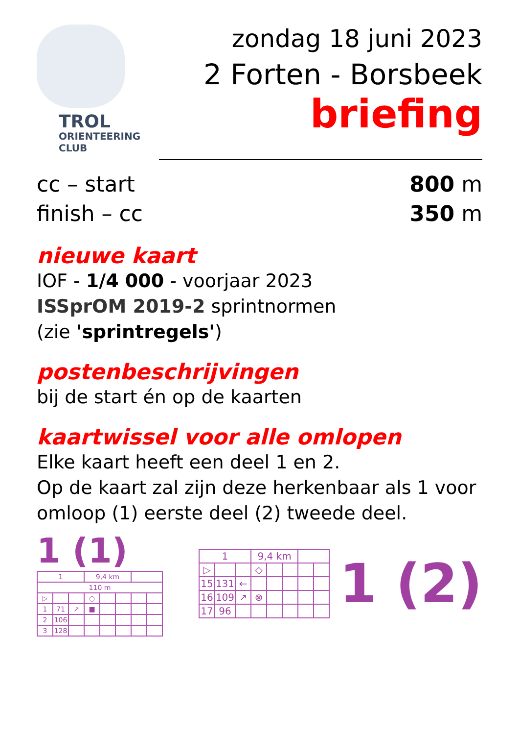TROL
ORIENTEERING
CLUB
zondag 18 juni 2023
2 Forten - Borsbeek
briefing
cc – start 800 m
finish – cc 350 m
nieuwe kaart
IOF - 1/4 000 - voorjaar 2023
ISSprOM 2019-2 sprintnormen
(zie 'sprintregels')
postenbeschrijvingen
bij de start én op de kaarten
kaartwissel voor alle omlopen
Elke kaart heeft een deel 1 en 2.
Op de kaart zal zijn deze herkenbaar als 1 voor omloop (1) eerste deel (2) tweede deel.
1 (1)
| 1 | | | 9,4 km | | | | |
| 110 m | | | | | | | |
| ▷ | | | ○ | | | | |
| 1 | 71 | ↗ | ■ | | | | |
| 2 | 106 | | | | | | |
| 3 | 128 | | | | | | |
| 1 | | | 9,4 km | | | | |
| ▷ | | | ◇ | | | | |
| 15 | 131 | ← | | | | | |
| 16 | 109 | ↗ | ⊗ | | | | |
| 17 | 96 | | | | | | |
1 (2)